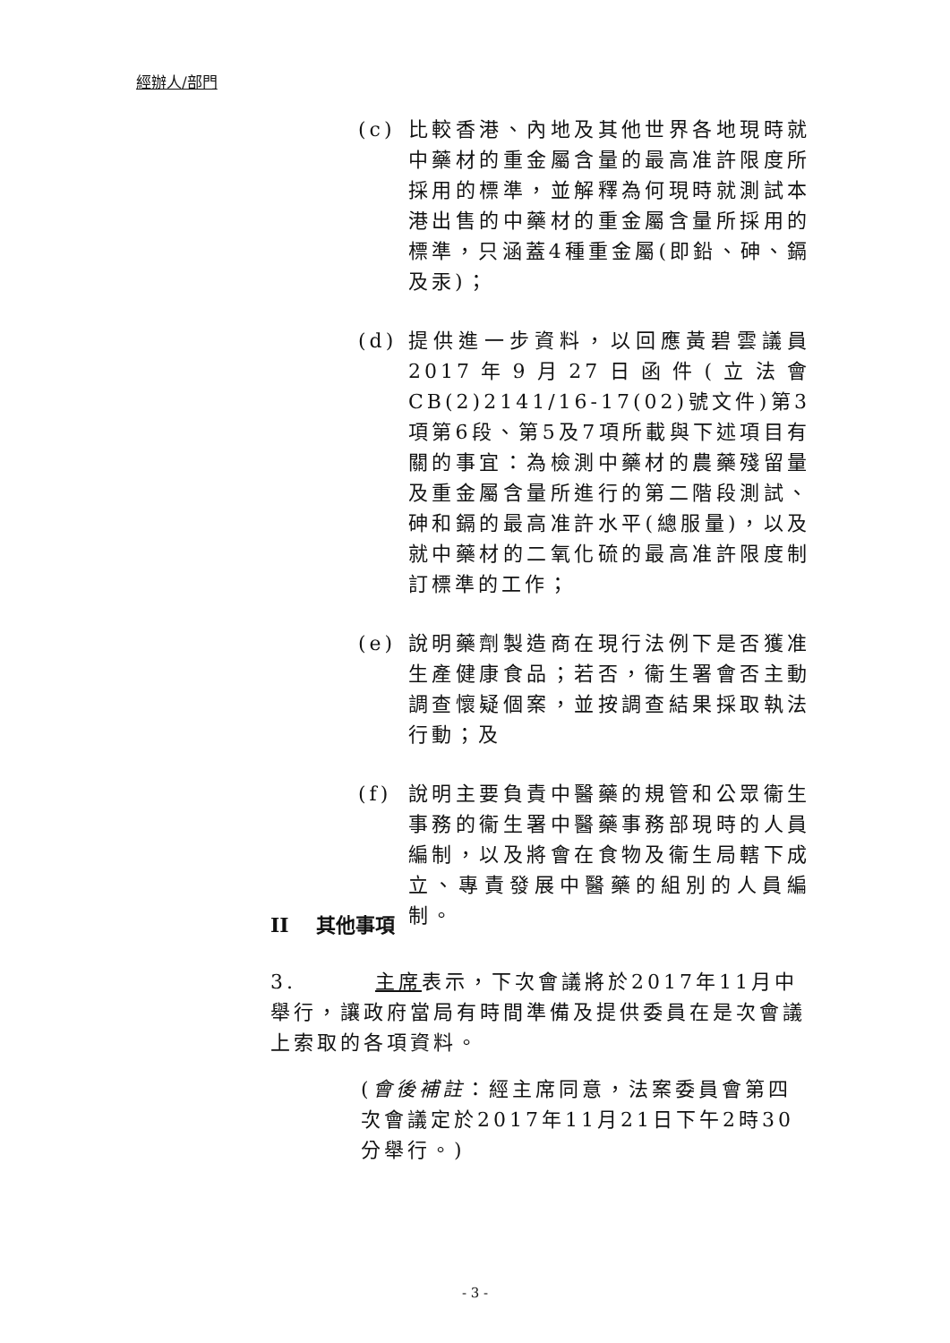經辦人/部門
(c) 比較香港、內地及其他世界各地現時就中藥材的重金屬含量的最高准許限度所採用的標準，並解釋為何現時就測試本港出售的中藥材的重金屬含量所採用的標準，只涵蓋4種重金屬(即鉛、砷、鎘及汞)；
(d) 提供進一步資料，以回應黃碧雲議員2017年9月27日函件(立法會CB(2)2141/16-17(02)號文件)第3項第6段、第5及7項所載與下述項目有關的事宜：為檢測中藥材的農藥殘留量及重金屬含量所進行的第二階段測試、砷和鎘的最高准許水平(總服量)，以及就中藥材的二氧化硫的最高准許限度制訂標準的工作；
(e) 說明藥劑製造商在現行法例下是否獲准生產健康食品；若否，衞生署會否主動調查懷疑個案，並按調查結果採取執法行動；及
(f) 說明主要負責中醫藥的規管和公眾衞生事務的衞生署中醫藥事務部現時的人員編制，以及將會在食物及衞生局轄下成立、專責發展中醫藥的組別的人員編制。
II 其他事項
3. 主席表示，下次會議將於2017年11月中舉行，讓政府當局有時間準備及提供委員在是次會議上索取的各項資料。
(會後補註：經主席同意，法案委員會第四次會議定於2017年11月21日下午2時30分舉行。)
- 3 -